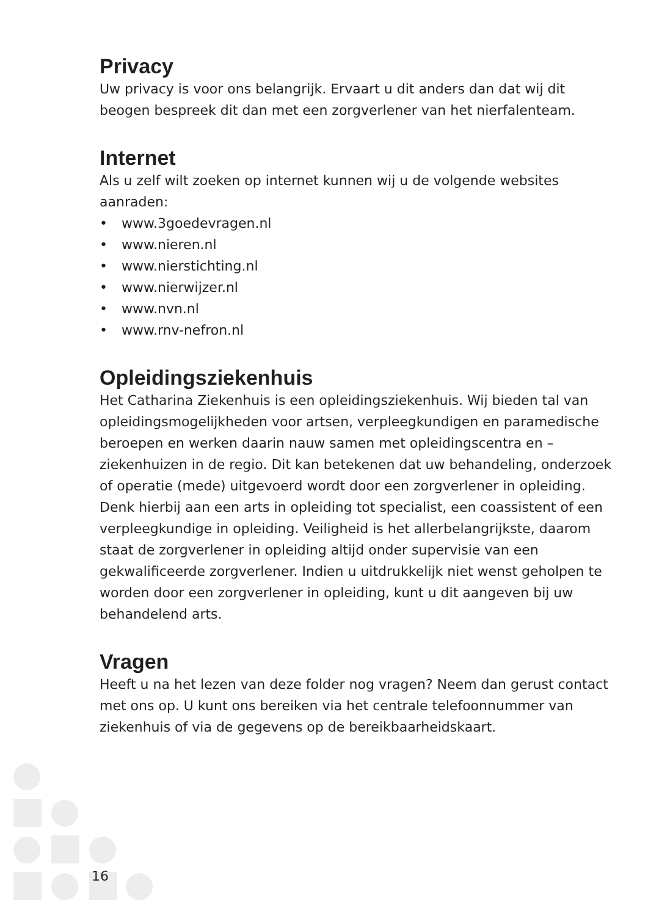Privacy
Uw privacy is voor ons belangrijk. Ervaart u dit anders dan dat wij dit beogen bespreek dit dan met een zorgverlener van het nierfalenteam.
Internet
Als u zelf wilt zoeken op internet kunnen wij u de volgende websites aanraden:
• www.3goedevragen.nl
• www.nieren.nl
• www.nierstichting.nl
• www.nierwijzer.nl
• www.nvn.nl
• www.rnv-nefron.nl
Opleidingsziekenhuis
Het Catharina Ziekenhuis is een opleidingsziekenhuis. Wij bieden tal van opleidingsmogelijkheden voor artsen, verpleegkundigen en paramedische beroepen en werken daarin nauw samen met opleidingscentra en –ziekenhuizen in de regio. Dit kan betekenen dat uw behandeling, onderzoek of operatie (mede) uitgevoerd wordt door een zorgverlener in opleiding. Denk hierbij aan een arts in opleiding tot specialist, een coassistent of een verpleegkundige in opleiding. Veiligheid is het allerbelangrijkste, daarom staat de zorgverlener in opleiding altijd onder supervisie van een gekwalificeerde zorgverlener. Indien u uitdrukkelijk niet wenst geholpen te worden door een zorgverlener in opleiding, kunt u dit aangeven bij uw behandelend arts.
Vragen
Heeft u na het lezen van deze folder nog vragen? Neem dan gerust contact met ons op. U kunt ons bereiken via het centrale telefoonnummer van ziekenhuis of via de gegevens op de bereikbaarheidskaart.
16